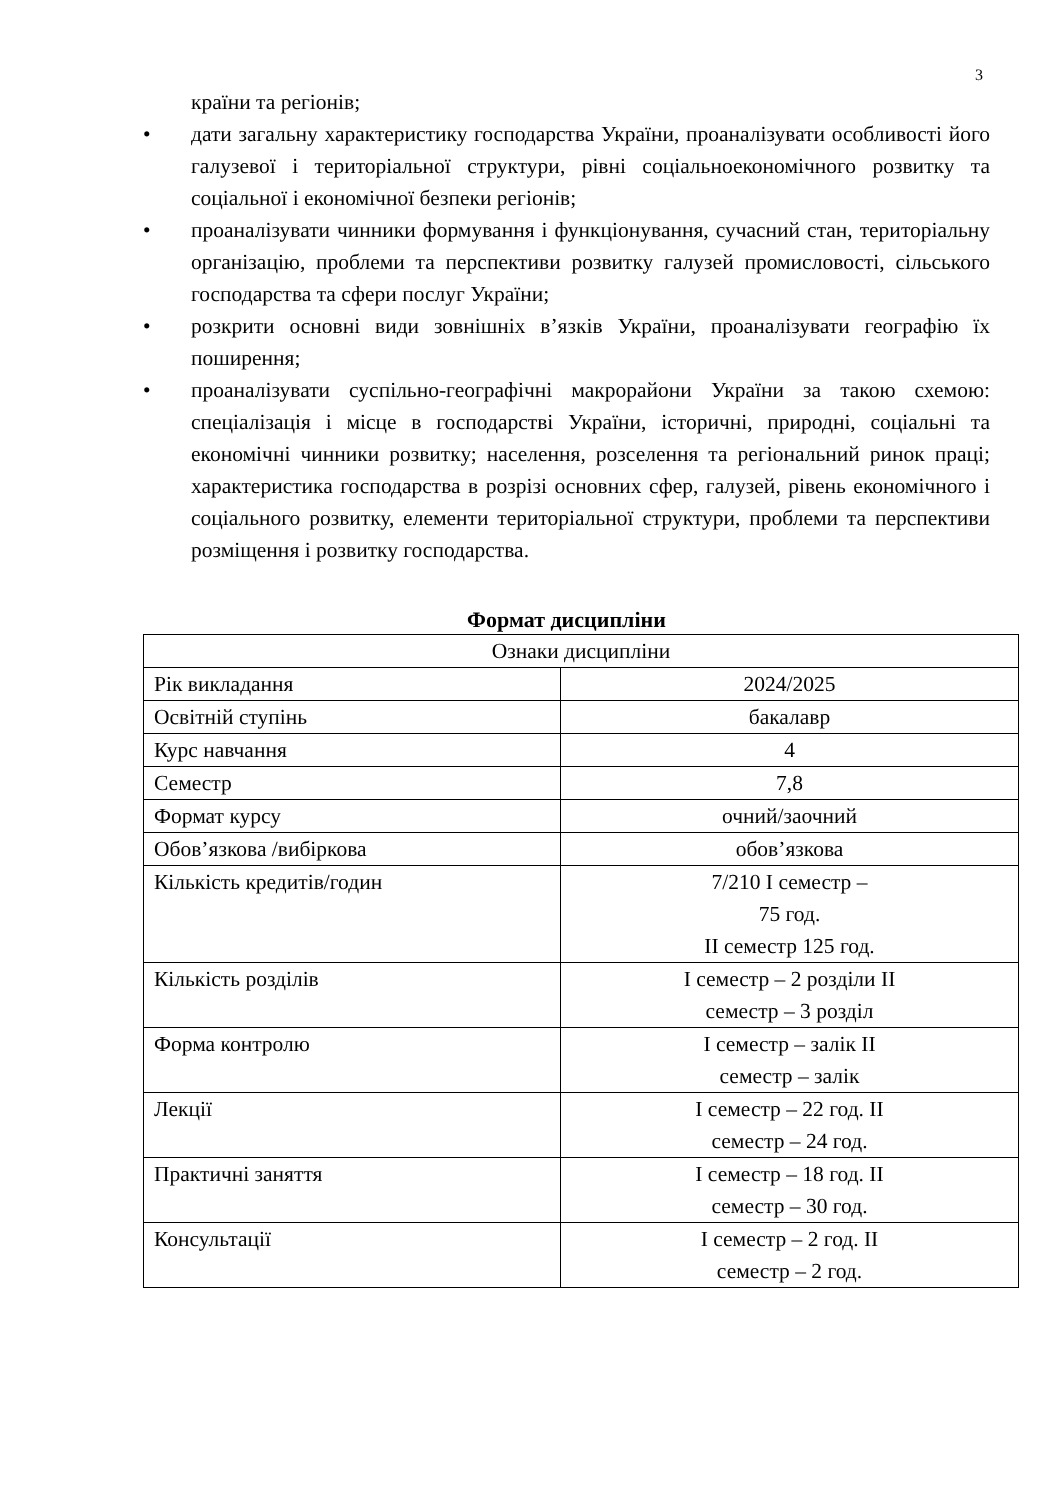3
країни та регіонів;
• дати загальну характеристику господарства України, проаналізувати особливості його галузевої і територіальної структури, рівні соціальноекономічного розвитку та соціальної і економічної безпеки регіонів;
• проаналізувати чинники формування і функціонування, сучасний стан, територіальну організацію, проблеми та перспективи розвитку галузей промисловості, сільського господарства та сфери послуг України;
• розкрити основні види зовнішніх в’язків України, проаналізувати географію їх поширення;
• проаналізувати суспільно-географічні макрорайони України за такою схемою: спеціалізація і місце в господарстві України, історичні, природні, соціальні та економічні чинники розвитку; населення, розселення та регіональний ринок праці; характеристика господарства в розрізі основних сфер, галузей, рівень економічного і соціального розвитку, елементи територіальної структури, проблеми та перспективи розміщення і розвитку господарства.
Формат дисципліни
| Ознаки дисципліни | |
| Рік викладання | 2024/2025 |
| Освітній ступінь | бакалавр |
| Курс навчання | 4 |
| Семестр | 7,8 |
| Формат курсу | очний/заочний |
| Обов’язкова /вибіркова | обов’язкова |
| Кількість кредитів/годин | 7/210 І семестр – 75 год. ІІ семестр 125 год. |
| Кількість розділів | І семестр – 2 розділи ІІ семестр – 3 розділ |
| Форма контролю | І семестр – залік ІІ семестр – залік |
| Лекції | І семестр – 22 год. ІІ семестр – 24 год. |
| Практичні заняття | І семестр – 18 год. ІІ семестр – 30 год. |
| Консультації | І семестр – 2 год. ІІ семестр – 2 год. |